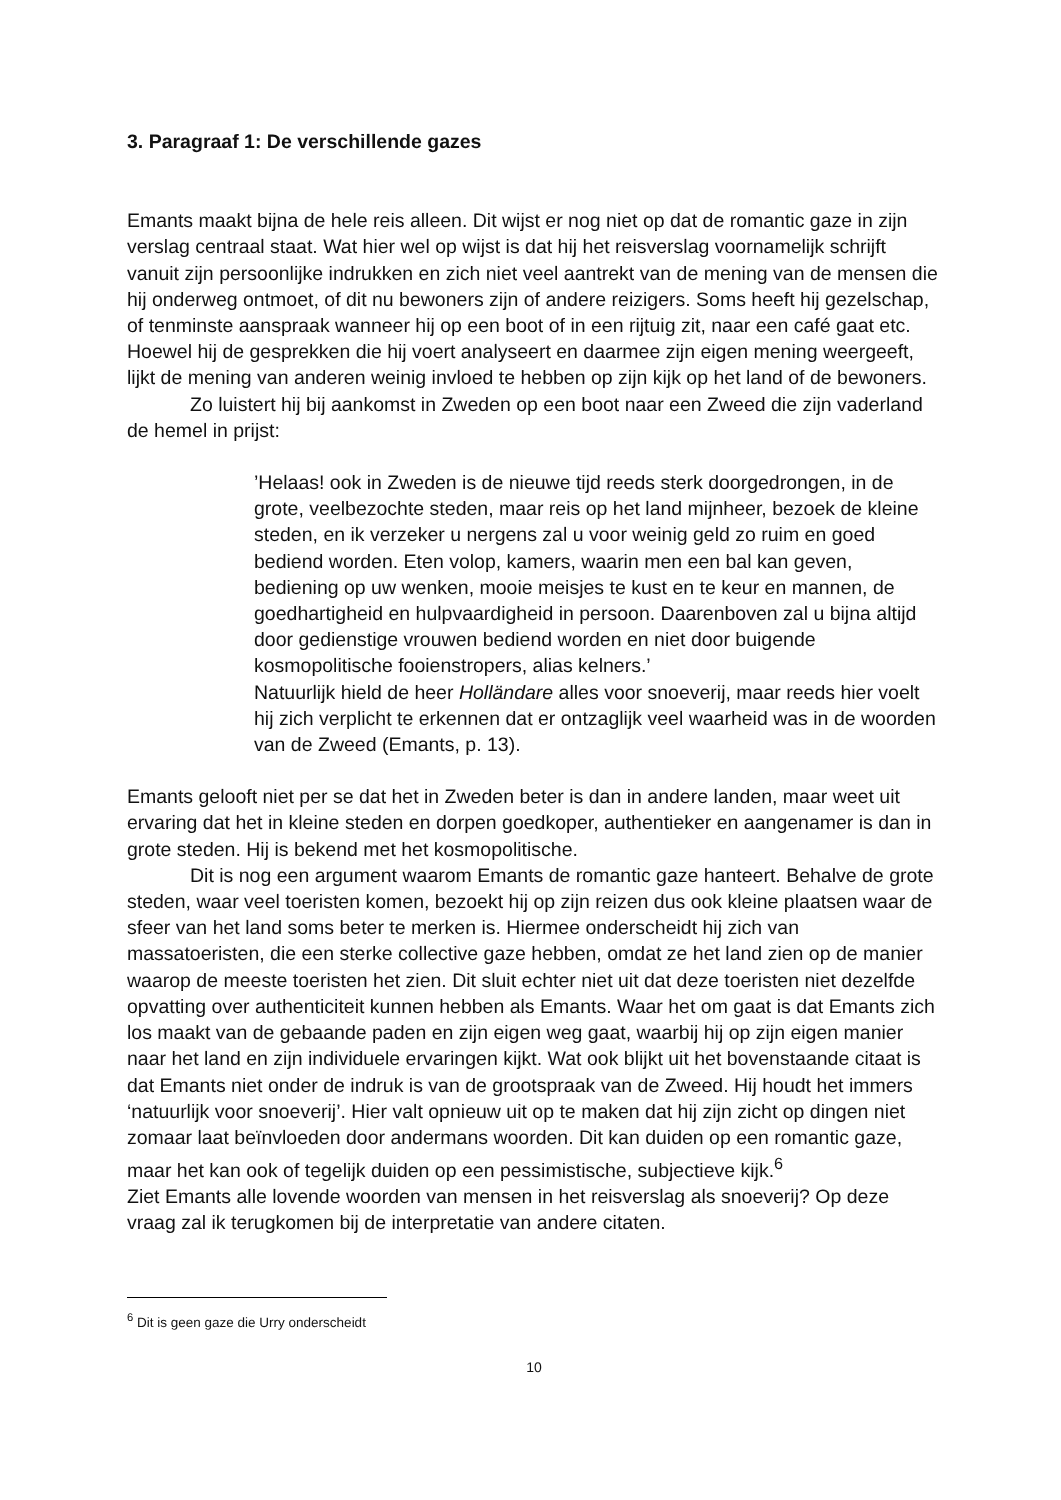3. Paragraaf 1: De verschillende gazes
Emants maakt bijna de hele reis alleen. Dit wijst er nog niet op dat de romantic gaze in zijn verslag centraal staat. Wat hier wel op wijst is dat hij het reisverslag voornamelijk schrijft vanuit zijn persoonlijke indrukken en zich niet veel aantrekt van de mening van de mensen die hij onderweg ontmoet, of dit nu bewoners zijn of andere reizigers. Soms heeft hij gezelschap, of tenminste aanspraak wanneer hij op een boot of in een rijtuig zit, naar een café gaat etc. Hoewel hij de gesprekken die hij voert analyseert en daarmee zijn eigen mening weergeeft, lijkt de mening van anderen weinig invloed te hebben op zijn kijk op het land of de bewoners.
Zo luistert hij bij aankomst in Zweden op een boot naar een Zweed die zijn vaderland de hemel in prijst:
’Helaas! ook in Zweden is de nieuwe tijd reeds sterk doorgedrongen, in de grote, veelbezochte steden, maar reis op het land mijnheer, bezoek de kleine steden, en ik verzeker u nergens zal u voor weinig geld zo ruim en goed bediend worden. Eten volop, kamers, waarin men een bal kan geven, bediening op uw wenken, mooie meisjes te kust en te keur en mannen, de goedhartigheid en hulpvaardigheid in persoon. Daarenboven zal u bijna altijd door gedienstige vrouwen bediend worden en niet door buigende kosmopolitische fooienstropers, alias kelners.’
Natuurlijk hield de heer Holländare alles voor snoeverij, maar reeds hier voelt hij zich verplicht te erkennen dat er ontzaglijk veel waarheid was in de woorden van de Zweed (Emants, p. 13).
Emants gelooft niet per se dat het in Zweden beter is dan in andere landen, maar weet uit ervaring dat het in kleine steden en dorpen goedkoper, authentieker en aangenamer is dan in grote steden. Hij is bekend met het kosmopolitische.
Dit is nog een argument waarom Emants de romantic gaze hanteert. Behalve de grote steden, waar veel toeristen komen, bezoekt hij op zijn reizen dus ook kleine plaatsen waar de sfeer van het land soms beter te merken is. Hiermee onderscheidt hij zich van massatoeristen, die een sterke collective gaze hebben, omdat ze het land zien op de manier waarop de meeste toeristen het zien. Dit sluit echter niet uit dat deze toeristen niet dezelfde opvatting over authenticiteit kunnen hebben als Emants. Waar het om gaat is dat Emants zich los maakt van de gebaande paden en zijn eigen weg gaat, waarbij hij op zijn eigen manier naar het land en zijn individuele ervaringen kijkt. Wat ook blijkt uit het bovenstaande citaat is dat Emants niet onder de indruk is van de grootspraak van de Zweed. Hij houdt het immers ‘natuurlijk voor snoeverij’. Hier valt opnieuw uit op te maken dat hij zijn zicht op dingen niet zomaar laat beïnvloeden door andermans woorden. Dit kan duiden op een romantic gaze, maar het kan ook of tegelijk duiden op een pessimistische, subjectieve kijk.<sup>6</sup>
Ziet Emants alle lovende woorden van mensen in het reisverslag als snoeverij? Op deze vraag zal ik terugkomen bij de interpretatie van andere citaten.
<sup>6</sup> Dit is geen gaze die Urry onderscheidt
10